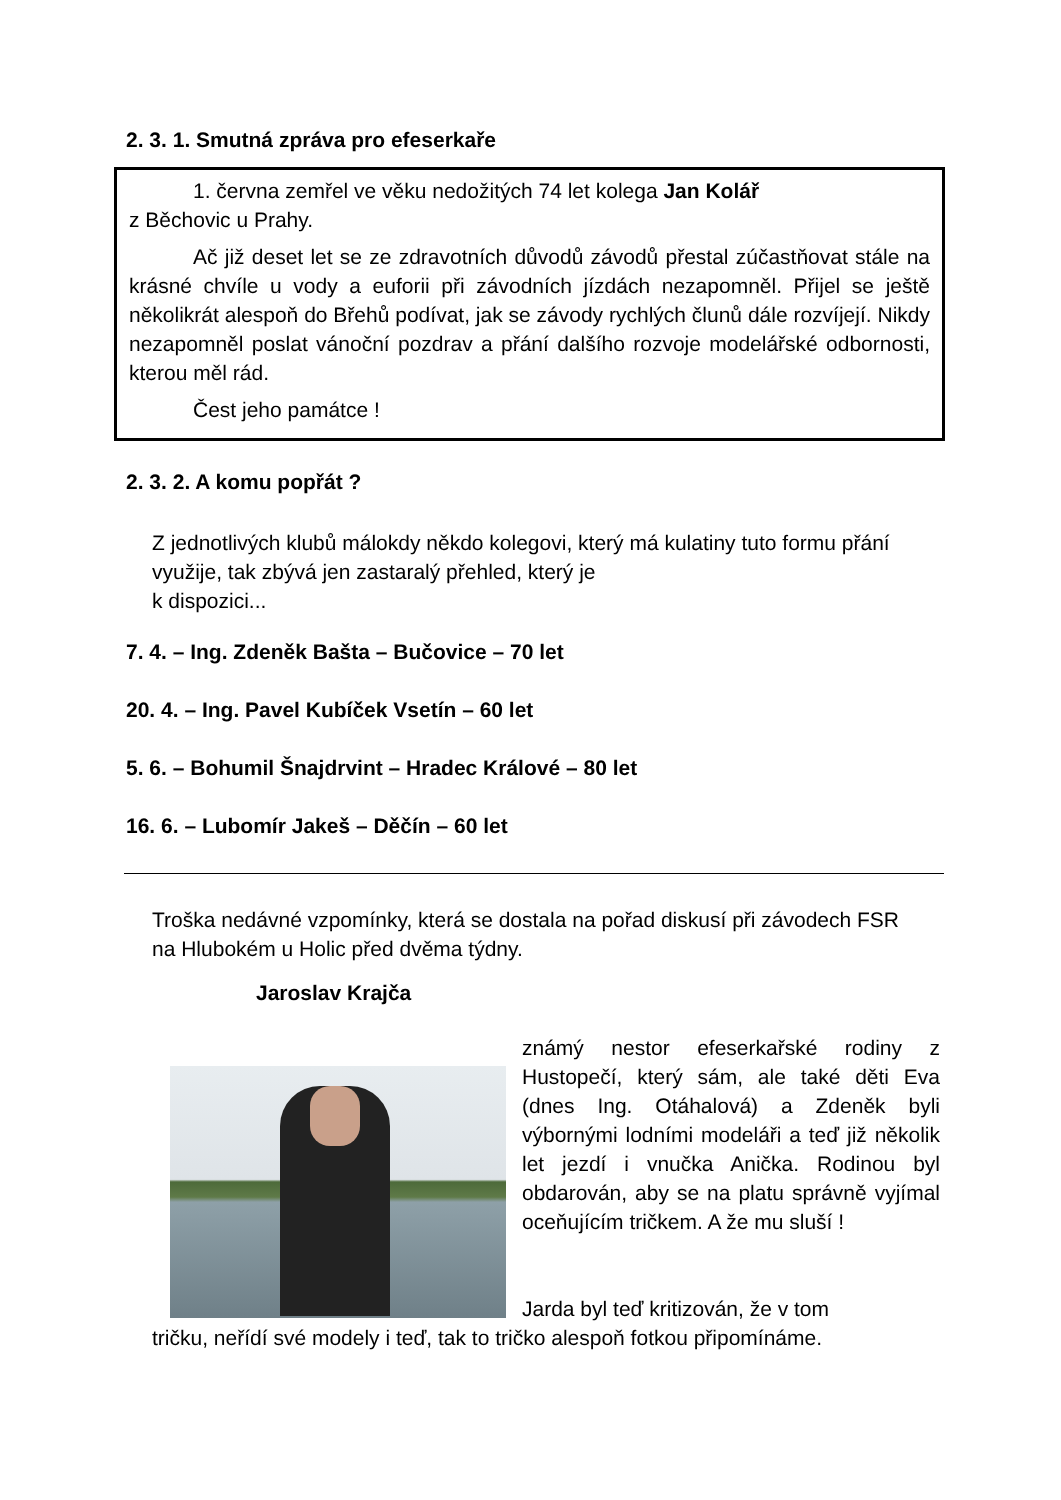2. 3. 1. Smutná zpráva pro efeserkaře
1. června zemřel ve věku nedožitých 74 let kolega Jan Kolář
z Běchovic u Prahy.
Ač již deset let se ze zdravotních důvodů závodů přestal zúčastňovat stále na krásné chvíle u vody a euforii při závodních jízdách nezapomněl. Přijel se ještě několikrát alespoň do Břehů podívat, jak se závody rychlých člunů dále rozvíjejí. Nikdy nezapomněl poslat vánoční pozdrav a přání dalšího rozvoje modelářské odbornosti, kterou měl rád.
Čest jeho památce !
2. 3. 2. A komu popřát ?
Z jednotlivých klubů málokdy někdo kolegovi, který má kulatiny tuto formu přání využije, tak zbývá jen zastaralý přehled, který je
k dispozici...
7. 4. – Ing. Zdeněk Bašta – Bučovice – 70 let
20. 4. – Ing. Pavel Kubíček Vsetín – 60 let
5. 6. – Bohumil Šnajdrvint – Hradec Králové – 80 let
16. 6. – Lubomír Jakeš – Děčín – 60 let
Troška nedávné vzpomínky, která se dostala na pořad diskusí při závodech FSR na Hlubokém u Holic před dvěma týdny.
Jaroslav Krajča
známý nestor efeserkařské rodiny z Hustopečí, který sám, ale také děti Eva (dnes Ing. Otáhalová) a Zdeněk byli výbornými lodními modeláři a teď již několik let jezdí i vnučka Anička. Rodinou byl obdarován, aby se na platu správně vyjímal oceňujícím tričkem. A že mu sluší !
Jarda byl teď kritizován, že v tom
tričku, neřídí své modely i teď, tak to tričko alespoň fotkou připomínáme.